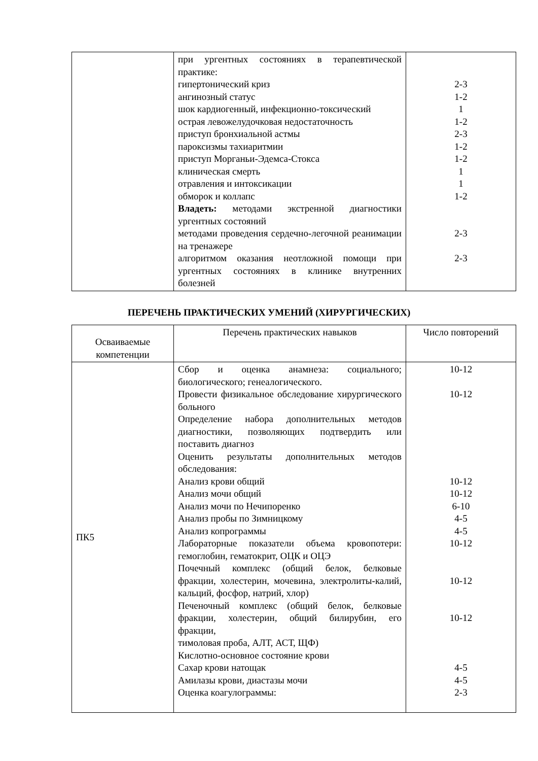| | при ургентных состояниях в терапевтической практике: гипертонический криз ангинозный статус шок кардиогенный, инфекционно-токсический острая левожелудочковая недостаточность приступ бронхиальной астмы пароксизмы тахиаритмии приступ Морганьи-Эдемса-Стокса клиническая смерть отравления и интоксикации обморок и коллапс Владеть: методами экстренной диагностики ургентных состояний методами проведения сердечно-легочной реанимации на тренажере алгоритмом оказания неотложной помощи при ургентных состояниях в клинике внутренних болезней | 2-3 1-2 1 1-2 2-3 1-2 1-2 1 1 1-2 2-3 2-3 |
ПЕРЕЧЕНЬ ПРАКТИЧЕСКИХ УМЕНИЙ (ХИРУРГИЧЕСКИХ)
| Осваиваемые компетенции | Перечень практических навыков | Число повторений |
| --- | --- | --- |
| ПК5 | Сбор и оценка анамнеза: социального; биологического; генеалогического. Провести физикальное обследование хирургического больного Определение набора дополнительных методов диагностики, позволяющих подтвердить или поставить диагноз Оценить результаты дополнительных методов обследования: Анализ крови общий Анализ мочи общий Анализ мочи по Нечипоренко Анализ пробы по Зимницкому Анализ копрограммы Лабораторные показатели объема кровопотери: гемоглобин, гематокрит, ОЦК и ОЦЭ Почечный комплекс (общий белок, белковые фракции, холестерин, мочевина, электролиты-калий, кальций, фосфор, натрий, хлор) Печеночный комплекс (общий белок, белковые фракции, холестерин, общий билирубин, его фракции, тимоловая проба, АЛТ, АСТ, ЩФ) Кислотно-основное состояние крови Сахар крови натощак Амилазы крови, диастазы мочи Оценка коагулограммы: | 10-12 10-12 10-12 10-12 6-10 4-5 4-5 10-12 10-12 10-12 4-5 4-5 2-3 |